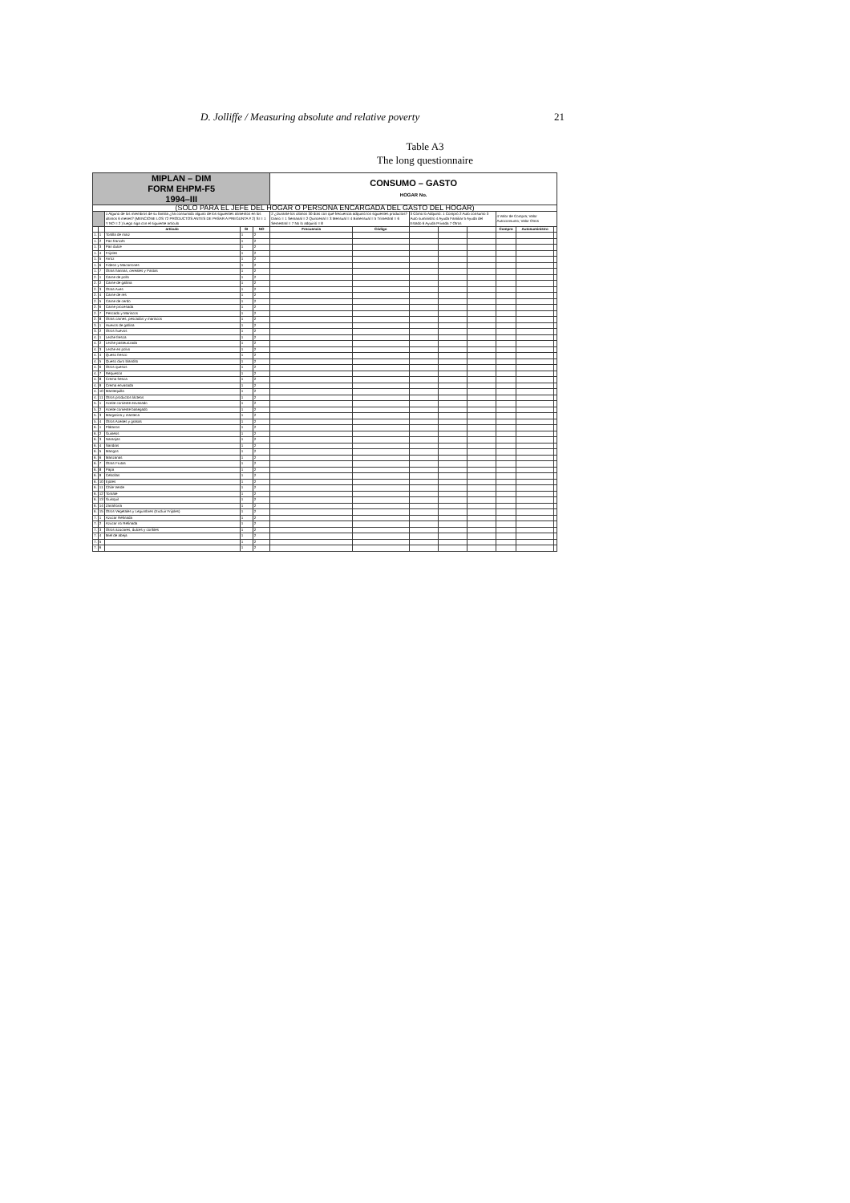D. Jolliffe / Measuring absolute and relative poverty 21
Table A3
The long questionnaire
| MIPLAN – DIM FORM EHPM-F5 1994–III | | | | | CONSUMO – GASTO HOGAR No. | | | | | | | |
| (SOLO PARA EL JEFE DEL HOGAR O PERSONA ENCARGADA DEL GASTO DEL HOGAR) | | | | | | | | | | | | |
| | | 1 Alguno de los miembros de su familia ¿ha consumido alguno de los siguientes alimentos en los últimos 6 meses? (MENCIONE LOS 72 PRODUCTOS ANTES DE PASAR A PREGUNTA # 2) SI = 1 Y NO = 2 ) luego siga con el siguiente artículo | | | 2 ¿Durante los últimos 30 días con qué frecuencia adquirió los siguientes productos? Diario = 1 Semanal = 2 Quincenal = 3 Mensual = 4 Bimensual = 5 Trimestral = 6 Semestral = 7 No lo adquirió = 8 | | 3 Cómo lo Adquirió: 1 Compró 2 Auto consumo 3 Auto suministro 4 Ayuda Familiar 5 Ayuda del Estado 6 Ayuda Privada 7 Otros | | | 4 Valor de Compra; Valor Autoconsumo; Valor Otros | | |
| | | artículo | SI | NO | Frecuencia | Código | | | | Compra | Autosuministro | |
| 1. | 1 | Tortilla de maíz | 1 | 2 | | | | | | | | |
| 1. | 2 | Pan francés | 1 | 2 | | | | | | | | |
| 1. | 3 | Pan dulce | 1 | 2 | | | | | | | | |
| 1. | 4 | Frijoles | 1 | 2 | | | | | | | | |
| 1. | 5 | Arroz | 1 | 2 | | | | | | | | |
| 1. | 6 | Fideos y Macarrones | 1 | 2 | | | | | | | | |
| 1. | 7 | Otras harinas, cereales y Pastas | 1 | 2 | | | | | | | | |
| 2. | 1 | Carne de pollo | 1 | 2 | | | | | | | | |
| 2. | 2 | Carne de gallina | 1 | 2 | | | | | | | | |
| 2. | 3 | Otras Aves | 1 | 2 | | | | | | | | |
| 2. | 4 | Carne de res | 1 | 2 | | | | | | | | |
| 2. | 5 | Carne de cerdo | 1 | 2 | | | | | | | | |
| 2. | 6 | Carne procesada | 1 | 2 | | | | | | | | |
| 2. | 7 | Pescado y Mariscos | 1 | 2 | | | | | | | | |
| 2. | 8 | Otras carnes, pescados y mariscos | 1 | 2 | | | | | | | | |
| 3. | 1 | Huevos de gallina | 1 | 2 | | | | | | | | |
| 3. | 2 | Otros huevos | 1 | 2 | | | | | | | | |
| 4. | 1 | Leche fresca | 1 | 2 | | | | | | | | |
| 4. | 2 | Leche pasteurizada | 1 | 2 | | | | | | | | |
| 4. | 3 | Leche en polvo | 1 | 2 | | | | | | | | |
| 4. | 4 | Queso fresco | 1 | 2 | | | | | | | | |
| 4. | 5 | Queso duro blandito | 1 | 2 | | | | | | | | |
| 4. | 6 | Otros quesos | 1 | 2 | | | | | | | | |
| 4. | 7 | Requesón | 1 | 2 | | | | | | | | |
| 4. | 8 | Crema fresca | 1 | 2 | | | | | | | | |
| 4. | 9 | Crema envasada | 1 | 2 | | | | | | | | |
| 4. | 10 | Mantequilla | 1 | 2 | | | | | | | | |
| 4. | 11 | Otros productos lácteos | 1 | 2 | | | | | | | | |
| 5. | 1 | Aceite corriente envasado | 1 | 2 | | | | | | | | |
| 5. | 2 | Aceite corriente basegado | 1 | 2 | | | | | | | | |
| 5. | 3 | Margarina y manteca | 1 | 2 | | | | | | | | |
| 5. | 4 | Otros Aceites y grasas | 1 | 2 | | | | | | | | |
| 6. | 1 | Plátanos | 1 | 2 | | | | | | | | |
| 6. | 2 | Guineos | 1 | 2 | | | | | | | | |
| 6. | 3 | Naranjas | 1 | 2 | | | | | | | | |
| 6. | 4 | Sandías | 1 | 2 | | | | | | | | |
| 6. | 5 | Mangos | 1 | 2 | | | | | | | | |
| 6. | 6 | Manzanas | 1 | 2 | | | | | | | | |
| 6. | 7 | Otras Frutas | 1 | 2 | | | | | | | | |
| 6. | 8 | Papa | 1 | 2 | | | | | | | | |
| 6. | 9 | Cebollas | 1 | 2 | | | | | | | | |
| 6. | 10 | Ejotes | 1 | 2 | | | | | | | | |
| 6. | 11 | Chile Verde | 1 | 2 | | | | | | | | |
| 6. | 12 | Tomate | 1 | 2 | | | | | | | | |
| 6. | 13 | Guisquil | 1 | 2 | | | | | | | | |
| 6. | 14 | Zanahoria | 1 | 2 | | | | | | | | |
| 6. | 15 | Otros Vegetales y Legumbres (Excluir Frijoles) | 1 | 2 | | | | | | | | |
| 7. | 1 | Azúcar Refinada | 1 | 2 | | | | | | | | |
| 7. | 2 | Azúcar no Refinada | 1 | 2 | | | | | | | | |
| 7. | 3 | Otros azúcares, dulces y confites | 1 | 2 | | | | | | | | |
| 7. | 4 | Miel de abeja | 1 | 2 | | | | | | | | |
| 7. | 5 | | 1 | 2 | | | | | | | | |
| 7. | 6 | | 1 | 2 | | | | | | | | |